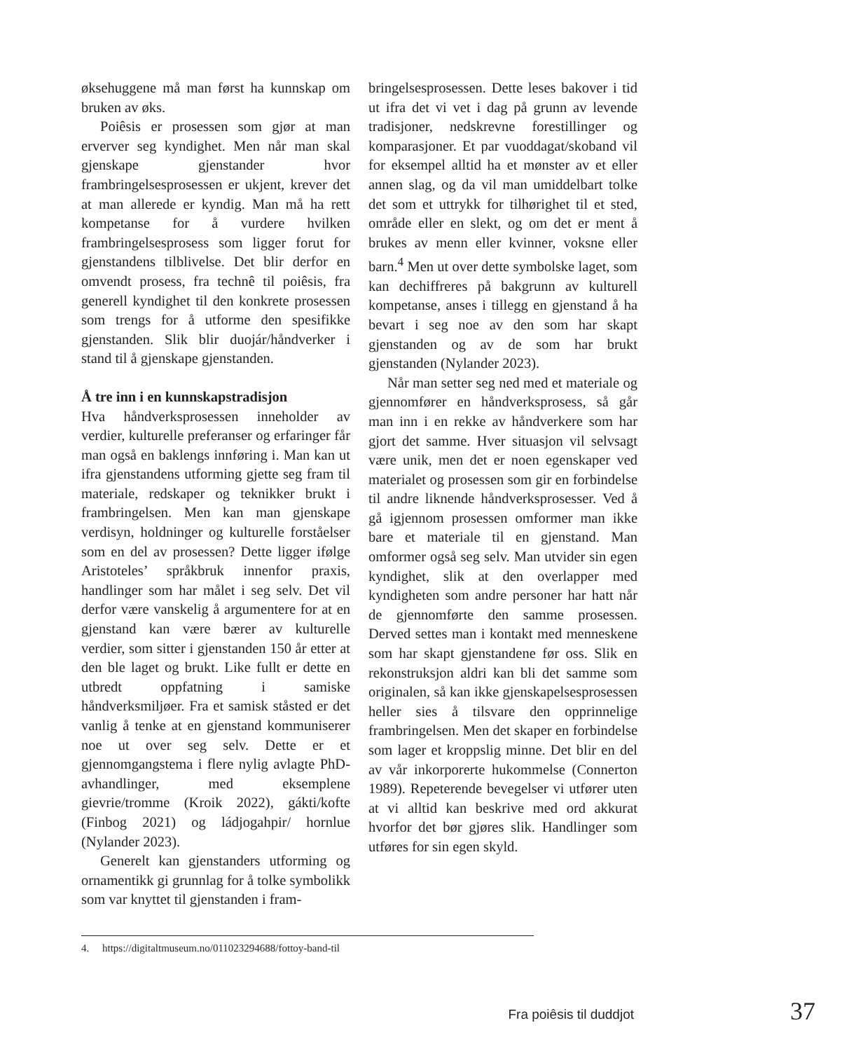øksehuggene må man først ha kunnskap om bruken av øks.
Poiêsis er prosessen som gjør at man erverver seg kyndighet. Men når man skal gjenskape gjenstander hvor frambringelses­prosessen er ukjent, krever det at man alle­rede er kyndig. Man må ha rett kompetanse for å vurdere hvilken frambringelsesprosess som ligger forut for gjenstandens tilblivelse. Det blir derfor en omvendt prosess, fra technê til poiêsis, fra generell kyndighet til den konkrete prosessen som trengs for å utforme den spesifikke gjenstanden. Slik blir duojár/håndverker i stand til å gjenskape gjenstanden.
Å tre inn i en kunnskapstradisjon
Hva håndverksprosessen inneholder av ver­dier, kulturelle preferanser og erfaringer får man også en baklengs innføring i. Man kan ut ifra gjenstandens utforming gjette seg fram til materiale, redskaper og teknikker brukt i frambringelsen. Men kan man gjen­skape verdisyn, holdninger og kulturelle for­ståelser som en del av prosessen? Dette ligger ifølge Aristoteles’ språkbruk innenfor praxis, handlinger som har målet i seg selv. Det vil derfor være vanskelig å argumentere for at en gjenstand kan være bærer av kulturelle verdier, som sitter i gjenstanden 150 år etter at den ble laget og brukt. Like fullt er dette en utbredt oppfatning i samiske håndverks­miljøer. Fra et samisk ståsted er det vanlig å tenke at en gjenstand kommuniserer noe ut over seg selv. Dette er et gjennomgangstema i flere nylig avlagte PhD-avhandlinger, med eksemplene gievrie/tromme (Kroik 2022), gákti/kofte (Finbog 2021) og ládjogahpir/ hornlue (Nylander 2023).
Generelt kan gjenstanders utforming og ornamentikk gi grunnlag for å tolke symbo­likk som var knyttet til gjenstanden i fram-
bringelsesprosessen. Dette leses bakover i tid ut ifra det vi vet i dag på grunn av levende tradisjoner, nedskrevne forestillinger og komparasjoner. Et par vuoddagat/skoband vil for eksempel alltid ha et mønster av et eller annen slag, og da vil man umiddelbart tolke det som et uttrykk for tilhørighet til et sted, område eller en slekt, og om det er ment å brukes av menn eller kvinner, voksne eller barn.<sup>4</sup> Men ut over dette symbolske laget, som kan dechiffreres på bakgrunn av kulturell kompetanse, anses i tillegg en gjen­stand å ha bevart i seg noe av den som har skapt gjenstanden og av de som har brukt gjenstanden (Nylander 2023).
Når man setter seg ned med et materiale og gjennomfører en håndverksprosess, så går man inn i en rekke av håndverkere som har gjort det samme. Hver situasjon vil selvsagt være unik, men det er noen egenskaper ved materialet og prosessen som gir en forbind­else til andre liknende håndverksprosesser. Ved å gå igjennom prosessen omformer man ikke bare et materiale til en gjenstand. Man omformer også seg selv. Man utvider sin egen kyndighet, slik at den overlapper med kyndigheten som andre personer har hatt når de gjennomførte den samme prosessen. Derved settes man i kontakt med mennes­kene som har skapt gjenstandene før oss. Slik en rekonstruksjon aldri kan bli det samme som originalen, så kan ikke gjen­skapelsesprosessen heller sies å tilsvare den opprinnelige frambringelsen. Men det skaper en forbindelse som lager et kroppslig minne. Det blir en del av vår inkorporerte hukommelse (Connerton 1989). Repe­terende bevegelser vi utfører uten at vi alltid kan beskrive med ord akkurat hvorfor det bør gjøres slik. Handlinger som utføres for sin egen skyld.
4. https://digitaltmuseum.no/011023294688/fottoy-band-til
Fra poiêsis til duddjot 37